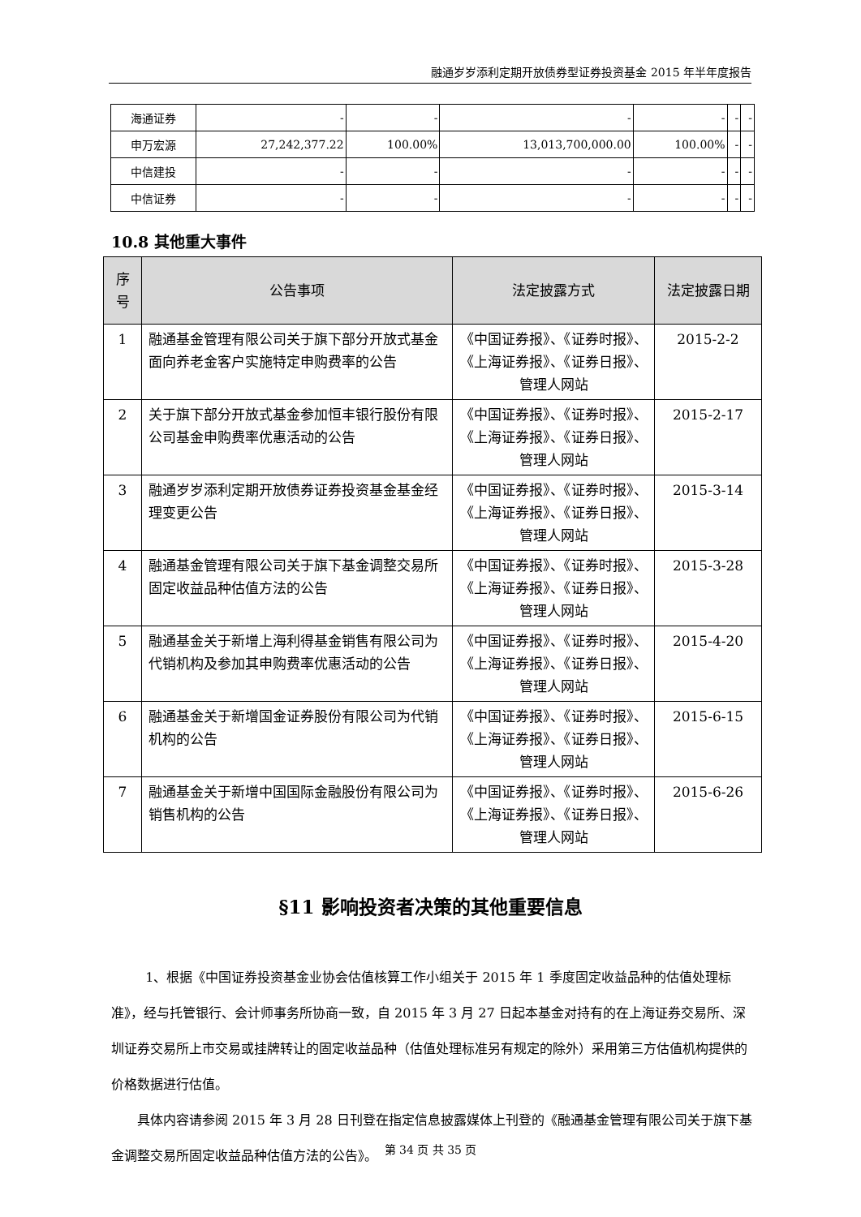融通岁岁添利定期开放债券型证券投资基金 2015 年半年度报告
| 海通证券 | - | - | - | - | - | - |
| 申万宏源 | 27,242,377.22 | 100.00% | 13,013,700,000.00 | 100.00% | - | - |
| 中信建投 | - | - | - | - | - | - |
| 中信证券 | - | - | - | - | - | - |
10.8 其他重大事件
| 序号 | 公告事项 | 法定披露方式 | 法定披露日期 |
| --- | --- | --- | --- |
| 1 | 融通基金管理有限公司关于旗下部分开放式基金面向养老金客户实施特定申购费率的公告 | 《中国证券报》、《证券时报》、《上海证券报》、《证券日报》、管理人网站 | 2015-2-2 |
| 2 | 关于旗下部分开放式基金参加恒丰银行股份有限公司基金申购费率优惠活动的公告 | 《中国证券报》、《证券时报》、《上海证券报》、《证券日报》、管理人网站 | 2015-2-17 |
| 3 | 融通岁岁添利定期开放债券证券投资基金基金经理变更公告 | 《中国证券报》、《证券时报》、《上海证券报》、《证券日报》、管理人网站 | 2015-3-14 |
| 4 | 融通基金管理有限公司关于旗下基金调整交易所固定收益品种估值方法的公告 | 《中国证券报》、《证券时报》、《上海证券报》、《证券日报》、管理人网站 | 2015-3-28 |
| 5 | 融通基金关于新增上海利得基金销售有限公司为代销机构及参加其申购费率优惠活动的公告 | 《中国证券报》、《证券时报》、《上海证券报》、《证券日报》、管理人网站 | 2015-4-20 |
| 6 | 融通基金关于新增国金证券股份有限公司为代销机构的公告 | 《中国证券报》、《证券时报》、《上海证券报》、《证券日报》、管理人网站 | 2015-6-15 |
| 7 | 融通基金关于新增中国国际金融股份有限公司为销售机构的公告 | 《中国证券报》、《证券时报》、《上海证券报》、《证券日报》、管理人网站 | 2015-6-26 |
§11 影响投资者决策的其他重要信息
1、根据《中国证券投资基金业协会估值核算工作小组关于 2015 年 1 季度固定收益品种的估值处理标准》，经与托管银行、会计师事务所协商一致，自 2015 年 3 月 27 日起本基金对持有的在上海证券交易所、深圳证券交易所上市交易或挂牌转让的固定收益品种（估值处理标准另有规定的除外）采用第三方估值机构提供的价格数据进行估值。
具体内容请参阅 2015 年 3 月 28 日刊登在指定信息披露媒体上刊登的《融通基金管理有限公司关于旗下基金调整交易所固定收益品种估值方法的公告》。
第 34 页 共 35 页